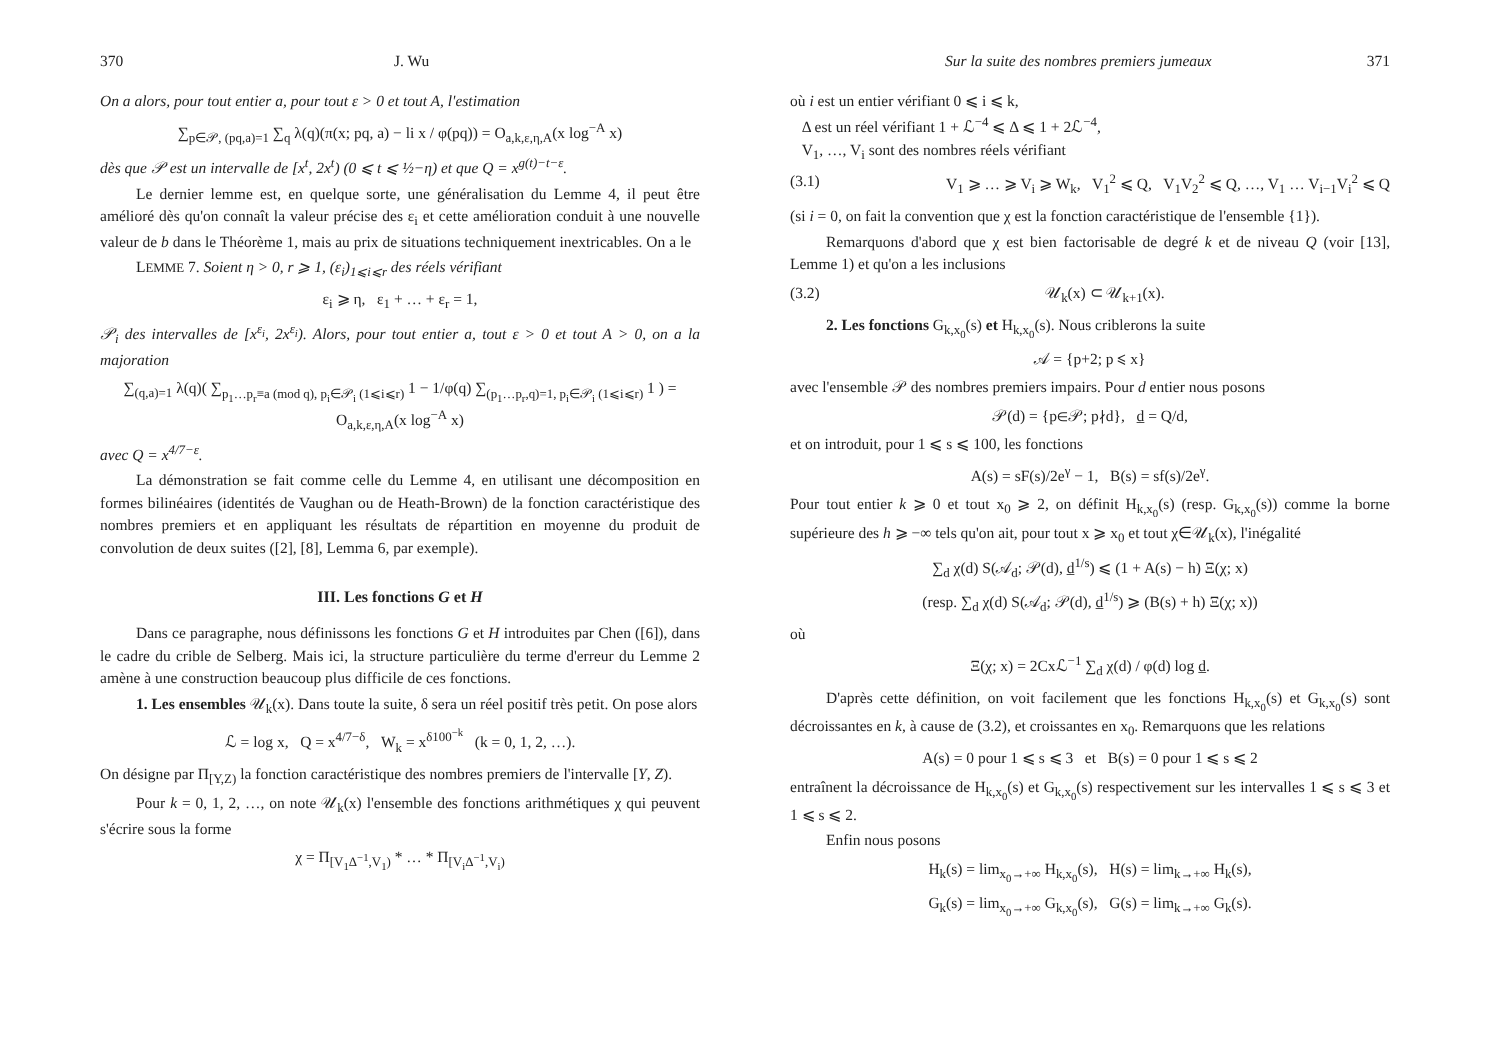370 J. Wu
On a alors, pour tout entier a, pour tout ε > 0 et tout A, l'estimation
∑<sub>p∈𝒫, (pq,a)=1</sub> ∑<sub>q</sub> λ(q)(π(x; pq, a) − li x / φ(pq)) = O<sub>a,k,ε,η,A</sub>(x log<sup>−A</sup> x)
dès que 𝒫 est un intervalle de [x<sup>t</sup>, 2x<sup>t</sup>) (0 ⩽ t ⩽ ½−η) et que Q = x<sup>g(t)−t−ε</sup>.
Le dernier lemme est, en quelque sorte, une généralisation du Lemme 4, il peut être amélioré dès qu'on connaît la valeur précise des ε<sub>i</sub> et cette amélioration conduit à une nouvelle valeur de b dans le Théorème 1, mais au prix de situations techniquement inextricables. On a le
LEMME 7. Soient η > 0, r ⩾ 1, (ε<sub>i</sub>)<sub>1⩽i⩽r</sub> des réels vérifiant
ε<sub>i</sub> ⩾ η, ε<sub>1</sub> + … + ε<sub>r</sub> = 1,
𝒫<sub>i</sub> des intervalles de [x<sup>ε<sub>i</sub></sup>, 2x<sup>ε<sub>i</sub></sup>). Alors, pour tout entier a, tout ε > 0 et tout A > 0, on a la majoration
∑<sub>(q,a)=1</sub> λ(q)( ∑<sub>p<sub>1</sub>…p<sub>r</sub>≡a (mod q), p<sub>i</sub>∈𝒫<sub>i</sub> (1⩽i⩽r)</sub> 1 − 1/φ(q) ∑<sub>(p<sub>1</sub>…p<sub>r</sub>,q)=1, p<sub>i</sub>∈𝒫<sub>i</sub> (1⩽i⩽r)</sub> 1 ) = O<sub>a,k,ε,η,A</sub>(x log<sup>−A</sup> x)
avec Q = x<sup>4/7−ε</sup>.
La démonstration se fait comme celle du Lemme 4, en utilisant une décomposition en formes bilinéaires (identités de Vaughan ou de Heath-Brown) de la fonction caractéristique des nombres premiers et en appliquant les résultats de répartition en moyenne du produit de convolution de deux suites ([2], [8], Lemma 6, par exemple).
III. Les fonctions G et H
Dans ce paragraphe, nous définissons les fonctions G et H introduites par Chen ([6]), dans le cadre du crible de Selberg. Mais ici, la structure particulière du terme d'erreur du Lemme 2 amène à une construction beaucoup plus difficile de ces fonctions.
1. Les ensembles 𝒰<sub>k</sub>(x). Dans toute la suite, δ sera un réel positif très petit. On pose alors
ℒ = log x, Q = x<sup>4/7−δ</sup>, W<sub>k</sub> = x<sup>δ100<sup>−k</sup></sup> (k = 0, 1, 2, …).
On désigne par Π<sub>[Y,Z)</sub> la fonction caractéristique des nombres premiers de l'intervalle [Y, Z).
Pour k = 0, 1, 2, …, on note 𝒰<sub>k</sub>(x) l'ensemble des fonctions arithmétiques χ qui peuvent s'écrire sous la forme
χ = Π<sub>[V<sub>1</sub>Δ<sup>−1</sup>,V<sub>1</sub>)</sub> * … * Π<sub>[V<sub>i</sub>Δ<sup>−1</sup>,V<sub>i</sub>)</sub>
Sur la suite des nombres premiers jumeaux 371
où i est un entier vérifiant 0 ⩽ i ⩽ k,
Δ est un réel vérifiant 1 + ℒ<sup>−4</sup> ⩽ Δ ⩽ 1 + 2ℒ<sup>−4</sup>,
V<sub>1</sub>, …, V<sub>i</sub> sont des nombres réels vérifiant
(3.1) V<sub>1</sub> ⩾ … ⩾ V<sub>i</sub> ⩾ W<sub>k</sub>, V<sub>1</sub><sup>2</sup> ⩽ Q, V<sub>1</sub>V<sub>2</sub><sup>2</sup> ⩽ Q, …, V<sub>1</sub> … V<sub>i−1</sub>V<sub>i</sub><sup>2</sup> ⩽ Q
(si i = 0, on fait la convention que χ est la fonction caractéristique de l'ensemble {1}).
Remarquons d'abord que χ est bien factorisable de degré k et de niveau Q (voir [13], Lemme 1) et qu'on a les inclusions
(3.2) 𝒰<sub>k</sub>(x) ⊂ 𝒰<sub>k+1</sub>(x).
2. Les fonctions G<sub>k,x<sub>0</sub></sub>(s) et H<sub>k,x<sub>0</sub></sub>(s). Nous criblerons la suite
𝒜 = {p+2; p ⩽ x}
avec l'ensemble 𝒫 des nombres premiers impairs. Pour d entier nous posons
𝒫(d) = {p∈𝒫; p∤d}, d̲ = Q/d,
et on introduit, pour 1 ⩽ s ⩽ 100, les fonctions
A(s) = sF(s)/2e<sup>γ</sup> − 1, B(s) = sf(s)/2e<sup>γ</sup>.
Pour tout entier k ⩾ 0 et tout x<sub>0</sub> ⩾ 2, on définit H<sub>k,x<sub>0</sub></sub>(s) (resp. G<sub>k,x<sub>0</sub></sub>(s)) comme la borne supérieure des h ⩾ −∞ tels qu'on ait, pour tout x ⩾ x<sub>0</sub> et tout χ∈𝒰<sub>k</sub>(x), l'inégalité
∑<sub>d</sub> χ(d) S(𝒜<sub>d</sub>; 𝒫(d), d̲<sup>1/s</sup>) ⩽ (1 + A(s) − h) Ξ(χ; x)
(resp. ∑<sub>d</sub> χ(d) S(𝒜<sub>d</sub>; 𝒫(d), d̲<sup>1/s</sup>) ⩾ (B(s) + h) Ξ(χ; x))
où
Ξ(χ; x) = 2Cxℒ<sup>−1</sup> ∑<sub>d</sub> χ(d) / φ(d) log d̲.
D'après cette définition, on voit facilement que les fonctions H<sub>k,x<sub>0</sub></sub>(s) et G<sub>k,x<sub>0</sub></sub>(s) sont décroissantes en k, à cause de (3.2), et croissantes en x<sub>0</sub>. Remarquons que les relations
A(s) = 0 pour 1 ⩽ s ⩽ 3 et B(s) = 0 pour 1 ⩽ s ⩽ 2
entraînent la décroissance de H<sub>k,x<sub>0</sub></sub>(s) et G<sub>k,x<sub>0</sub></sub>(s) respectivement sur les intervalles 1 ⩽ s ⩽ 3 et 1 ⩽ s ⩽ 2.
Enfin nous posons
H<sub>k</sub>(s) = lim<sub>x<sub>0</sub>→+∞</sub> H<sub>k,x<sub>0</sub></sub>(s), H(s) = lim<sub>k→+∞</sub> H<sub>k</sub>(s),
G<sub>k</sub>(s) = lim<sub>x<sub>0</sub>→+∞</sub> G<sub>k,x<sub>0</sub></sub>(s), G(s) = lim<sub>k→+∞</sub> G<sub>k</sub>(s).